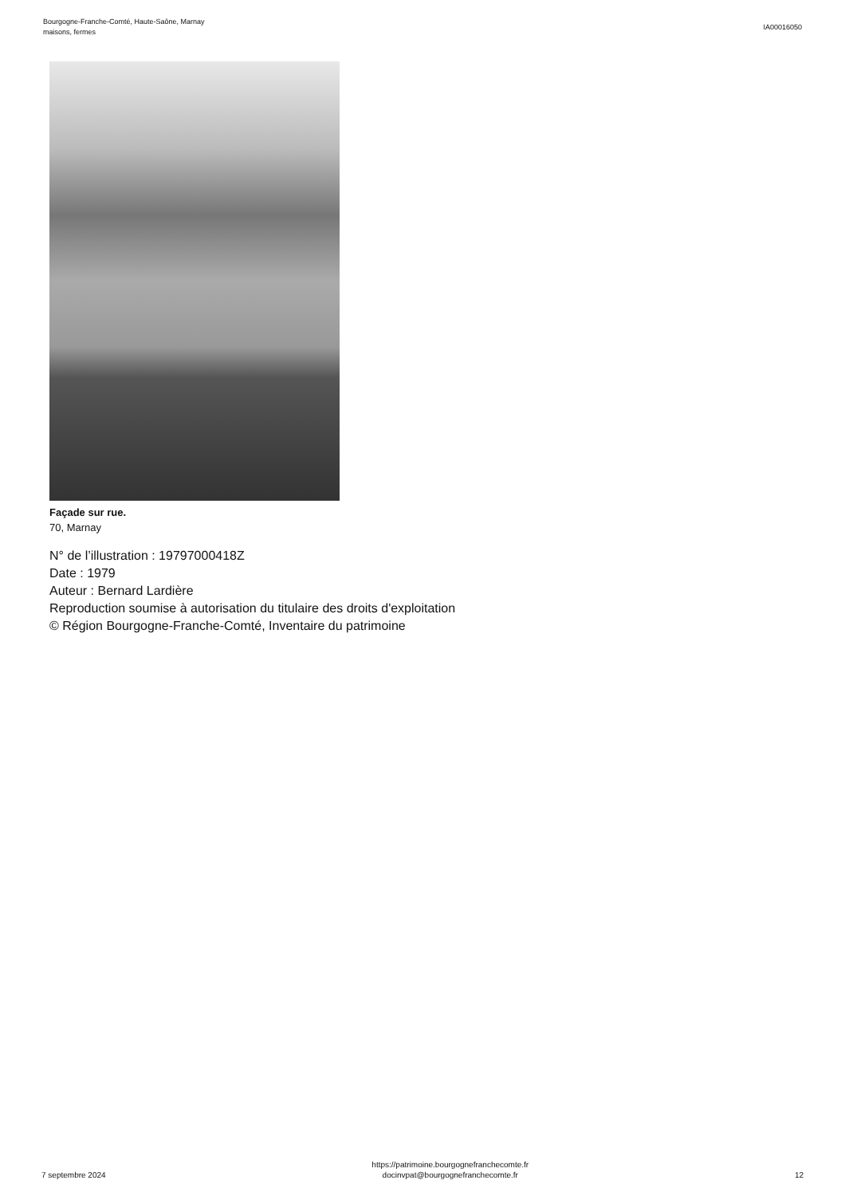Bourgogne-Franche-Comté, Haute-Saône, Marnay
maisons, fermes
IA00016050
Façade sur rue.
70, Marnay
N° de l’illustration : 19797000418Z
Date : 1979
Auteur : Bernard Lardière
Reproduction soumise à autorisation du titulaire des droits d'exploitation
© Région Bourgogne-Franche-Comté, Inventaire du patrimoine
7 septembre 2024
https://patrimoine.bourgognefranchecomte.fr
docinvpat@bourgognefranchecomte.fr
12